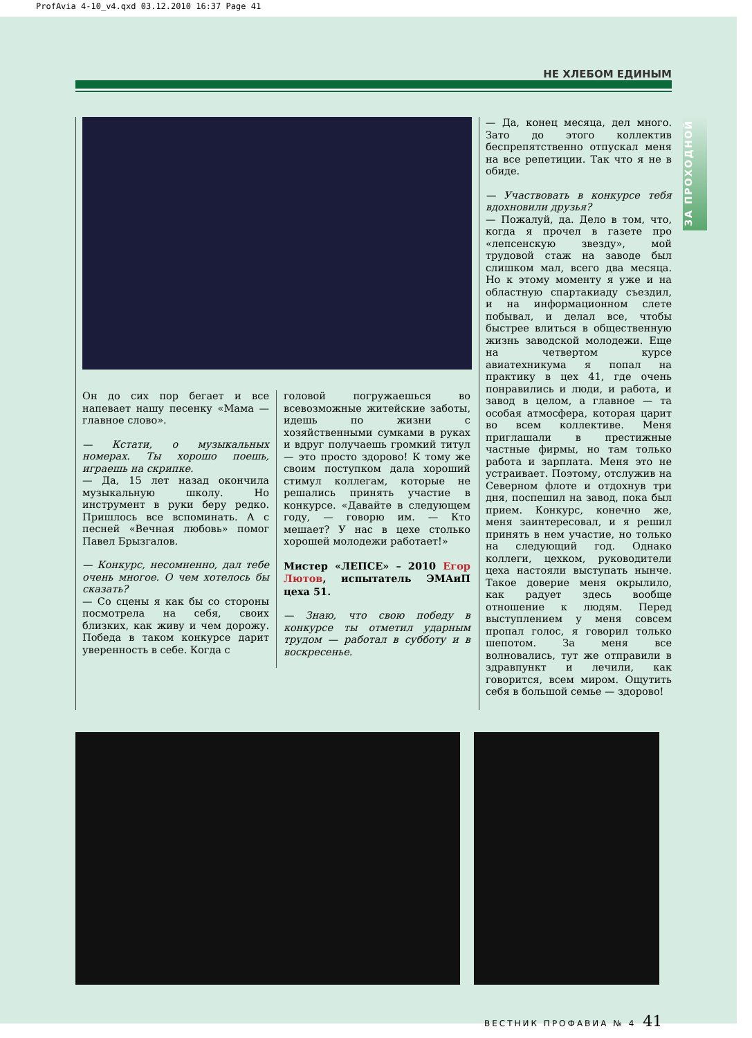ProfAvia 4-10_v4.qxd 03.12.2010 16:37 Page 41
НЕ ХЛЕБОМ ЕДИНЫМ
ЗА ПРОХОДНОЙ
Он до сих пор бегает и все напевает нашу песенку «Мама — главное слово».
— Кстати, о музыкальных номерах. Ты хорошо поешь, играешь на скрипке.
— Да, 15 лет назад окончила музыкальную школу. Но инструмент в руки беру редко. Пришлось все вспоминать. А с песней «Вечная любовь» помог Павел Брызгалов.
— Конкурс, несомненно, дал тебе очень многое. О чем хотелось бы сказать?
— Со сцены я как бы со стороны посмотрела на себя, своих близких, как живу и чем дорожу. Победа в таком конкурсе дарит уверенность в себе. Когда с
головой погружаешься во всевозможные житейские заботы, идешь по жизни с хозяйственными сумками в руках и вдруг получаешь громкий титул — это просто здорово! К тому же своим поступком дала хороший стимул коллегам, которые не решались принять участие в конкурсе. «Давайте в следующем году, — говорю им. — Кто мешает? У нас в цехе столько хорошей молодежи работает!»
Мистер «ЛЕПСЕ» – 2010 Егор Лютов, испытатель ЭМАиП цеха 51.
— Знаю, что свою победу в конкурсе ты отметил ударным трудом — работал в субботу и в воскресенье.
— Да, конец месяца, дел много. Зато до этого коллектив беспрепятственно отпускал меня на все репетиции. Так что я не в обиде.
— Участвовать в конкурсе тебя вдохновили друзья?
— Пожалуй, да. Дело в том, что, когда я прочел в газете про «лепсенскую звезду», мой трудовой стаж на заводе был слишком мал, всего два месяца. Но к этому моменту я уже и на областную спартакиаду съездил, и на информационном слете побывал, и делал все, чтобы быстрее влиться в общественную жизнь заводской молодежи. Еще на четвертом курсе авиатехникума я попал на практику в цех 41, где очень понравились и люди, и работа, и завод в целом, а главное — та особая атмосфера, которая царит во всем коллективе. Меня приглашали в престижные частные фирмы, но там только работа и зарплата. Меня это не устраивает. Поэтому, отслужив на Северном флоте и отдохнув три дня, поспешил на завод, пока был прием. Конкурс, конечно же, меня заинтересовал, и я решил принять в нем участие, но только на следующий год. Однако коллеги, цехком, руководители цеха настояли выступать нынче. Такое доверие меня окрылило, как радует здесь вообще отношение к людям. Перед выступлением у меня совсем пропал голос, я говорил только шепотом. За меня все волновались, тут же отправили в здравпункт и лечили, как говорится, всем миром. Ощутить себя в большой семье — здорово!
ВЕСТНИК ПРОФАВИА № 4 41